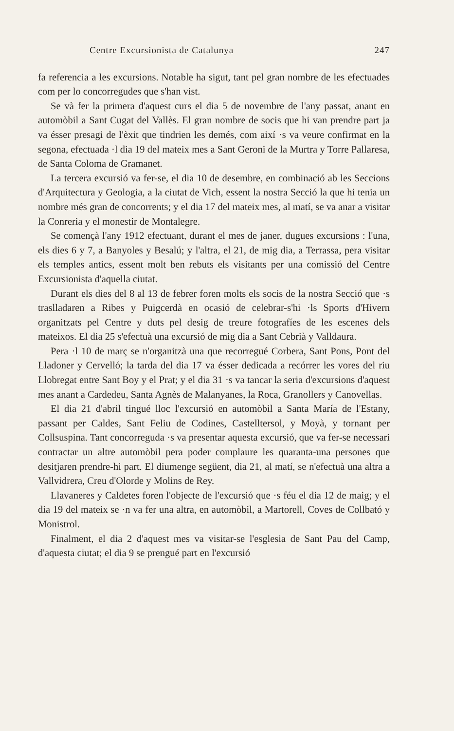Centre Excursionista de Catalunya 247
fa referencia a les excursions. Notable ha sigut, tant pel gran nombre de les efectuades com per lo concorregudes que s'han vist.
Se và fer la primera d'aquest curs el dia 5 de novembre de l'any passat, anant en automòbil a Sant Cugat del Vallès. El gran nombre de socis que hi van prendre part ja va ésser presagi de l'èxit que tindrien les demés, com així ·s va veure confirmat en la segona, efectuada ·l dia 19 del mateix mes a Sant Geroni de la Murtra y Torre Pallaresa, de Santa Coloma de Gramanet.
La tercera excursió va fer-se, el dia 10 de desembre, en combinació ab les Seccions d'Arquitectura y Geologia, a la ciutat de Vich, essent la nostra Secció la que hi tenia un nombre més gran de concorrents; y el dia 17 del mateix mes, al matí, se va anar a visitar la Conreria y el monestir de Montalegre.
Se començà l'any 1912 efectuant, durant el mes de janer, dugues excursions : l'una, els dies 6 y 7, a Banyoles y Besalú; y l'altra, el 21, de mig dia, a Terrassa, pera visitar els temples antics, essent molt ben rebuts els visitants per una comissió del Centre Excursionista d'aquella ciutat.
Durant els dies del 8 al 13 de febrer foren molts els socis de la nostra Secció que ·s traslladaren a Ribes y Puigcerdà en ocasió de celebrar-s'hi ·ls Sports d'Hivern organitzats pel Centre y duts pel desig de treure fotografíes de les escenes dels mateixos. El dia 25 s'efectuà una excursió de mig dia a Sant Cebrià y Valldaura.
Pera ·l 10 de març se n'organitzà una que recorregué Corbera, Sant Pons, Pont del Lladoner y Cervelló; la tarda del dia 17 va ésser dedicada a recórrer les vores del riu Llobregat entre Sant Boy y el Prat; y el dia 31 ·s va tancar la seria d'excursions d'aquest mes anant a Cardedeu, Santa Agnès de Malanyanes, la Roca, Granollers y Canovellas.
El dia 21 d'abril tingué lloc l'excursió en automòbil a Santa María de l'Estany, passant per Caldes, Sant Feliu de Codines, Castelltersol, y Moyà, y tornant per Collsuspina. Tant concorreguda ·s va presentar aquesta excursió, que va fer-se necessari contractar un altre automòbil pera poder complaure les quaranta-una persones que desitjaren prendre-hi part. El diumenge següent, dia 21, al matí, se n'efectuà una altra a Vallvidrera, Creu d'Olorde y Molins de Rey.
Llavaneres y Caldetes foren l'objecte de l'excursió que ·s féu el dia 12 de maig; y el dia 19 del mateix se ·n va fer una altra, en automòbil, a Martorell, Coves de Collbató y Monistrol.
Finalment, el dia 2 d'aquest mes va visitar-se l'esglesia de Sant Pau del Camp, d'aquesta ciutat; el dia 9 se prengué part en l'excursió